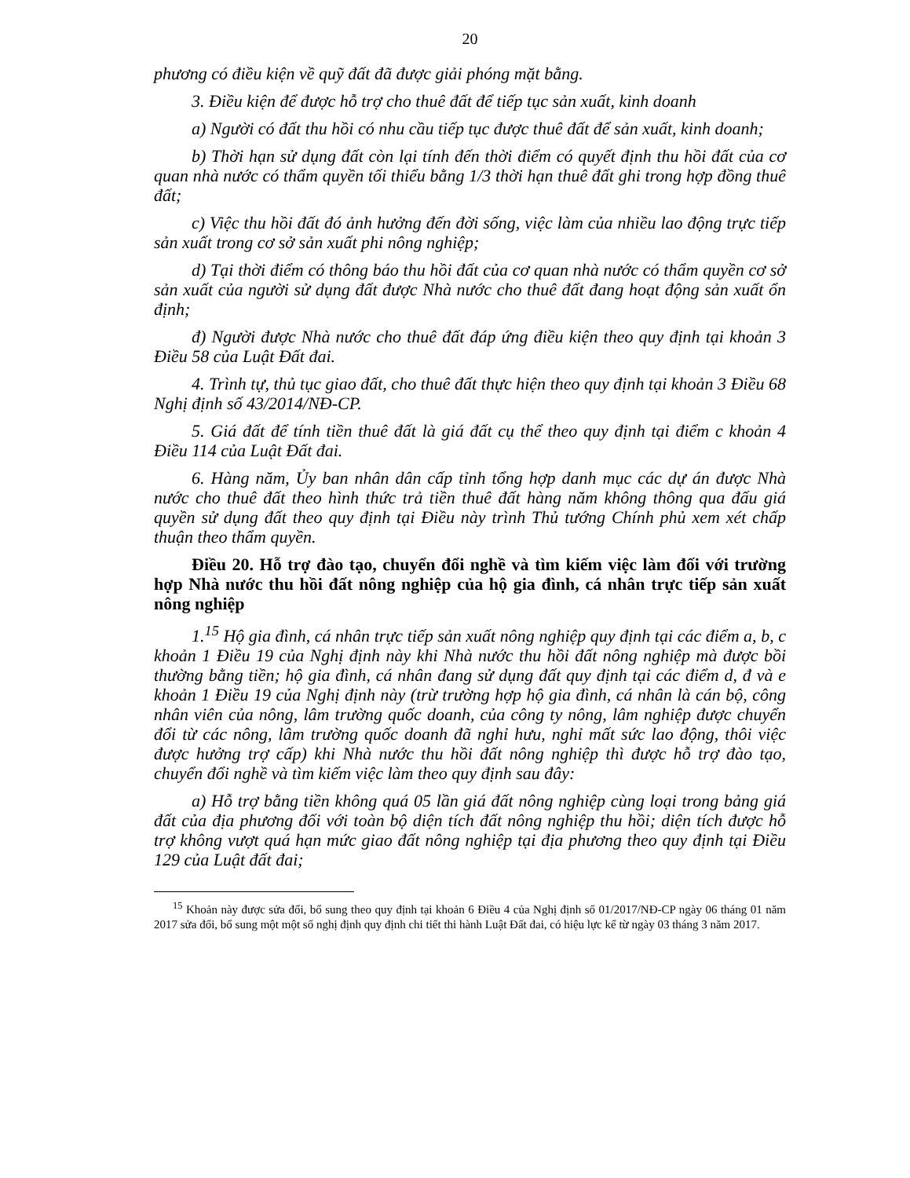20
phương có điều kiện về quỹ đất đã được giải phóng mặt bằng.
3. Điều kiện để được hỗ trợ cho thuê đất để tiếp tục sản xuất, kinh doanh
a) Người có đất thu hồi có nhu cầu tiếp tục được thuê đất để sản xuất, kinh doanh;
b) Thời hạn sử dụng đất còn lại tính đến thời điểm có quyết định thu hồi đất của cơ quan nhà nước có thẩm quyền tối thiểu bằng 1/3 thời hạn thuê đất ghi trong hợp đồng thuê đất;
c) Việc thu hồi đất đó ảnh hưởng đến đời sống, việc làm của nhiều lao động trực tiếp sản xuất trong cơ sở sản xuất phi nông nghiệp;
d) Tại thời điểm có thông báo thu hồi đất của cơ quan nhà nước có thẩm quyền cơ sở sản xuất của người sử dụng đất được Nhà nước cho thuê đất đang hoạt động sản xuất ổn định;
đ) Người được Nhà nước cho thuê đất đáp ứng điều kiện theo quy định tại khoản 3 Điều 58 của Luật Đất đai.
4. Trình tự, thủ tục giao đất, cho thuê đất thực hiện theo quy định tại khoản 3 Điều 68 Nghị định số 43/2014/NĐ-CP.
5. Giá đất để tính tiền thuê đất là giá đất cụ thể theo quy định tại điểm c khoản 4 Điều 114 của Luật Đất đai.
6. Hàng năm, Ủy ban nhân dân cấp tỉnh tổng hợp danh mục các dự án được Nhà nước cho thuê đất theo hình thức trả tiền thuê đất hàng năm không thông qua đấu giá quyền sử dụng đất theo quy định tại Điều này trình Thủ tướng Chính phủ xem xét chấp thuận theo thẩm quyền.
Điều 20. Hỗ trợ đào tạo, chuyển đổi nghề và tìm kiếm việc làm đối với trường hợp Nhà nước thu hồi đất nông nghiệp của hộ gia đình, cá nhân trực tiếp sản xuất nông nghiệp
1.<sup>15</sup> Hộ gia đình, cá nhân trực tiếp sản xuất nông nghiệp quy định tại các điểm a, b, c khoản 1 Điều 19 của Nghị định này khi Nhà nước thu hồi đất nông nghiệp mà được bồi thường bằng tiền; hộ gia đình, cá nhân đang sử dụng đất quy định tại các điểm d, đ và e khoản 1 Điều 19 của Nghị định này (trừ trường hợp hộ gia đình, cá nhân là cán bộ, công nhân viên của nông, lâm trường quốc doanh, của công ty nông, lâm nghiệp được chuyển đổi từ các nông, lâm trường quốc doanh đã nghỉ hưu, nghỉ mất sức lao động, thôi việc được hưởng trợ cấp) khi Nhà nước thu hồi đất nông nghiệp thì được hỗ trợ đào tạo, chuyển đổi nghề và tìm kiếm việc làm theo quy định sau đây:
a) Hỗ trợ bằng tiền không quá 05 lần giá đất nông nghiệp cùng loại trong bảng giá đất của địa phương đối với toàn bộ diện tích đất nông nghiệp thu hồi; diện tích được hỗ trợ không vượt quá hạn mức giao đất nông nghiệp tại địa phương theo quy định tại Điều 129 của Luật đất đai;
<sup>15</sup> Khoản này được sửa đổi, bổ sung theo quy định tại khoản 6 Điều 4 của Nghị định số 01/2017/NĐ-CP ngày 06 tháng 01 năm 2017 sửa đổi, bổ sung một một số nghị định quy định chi tiết thi hành Luật Đất đai, có hiệu lực kể từ ngày 03 tháng 3 năm 2017.